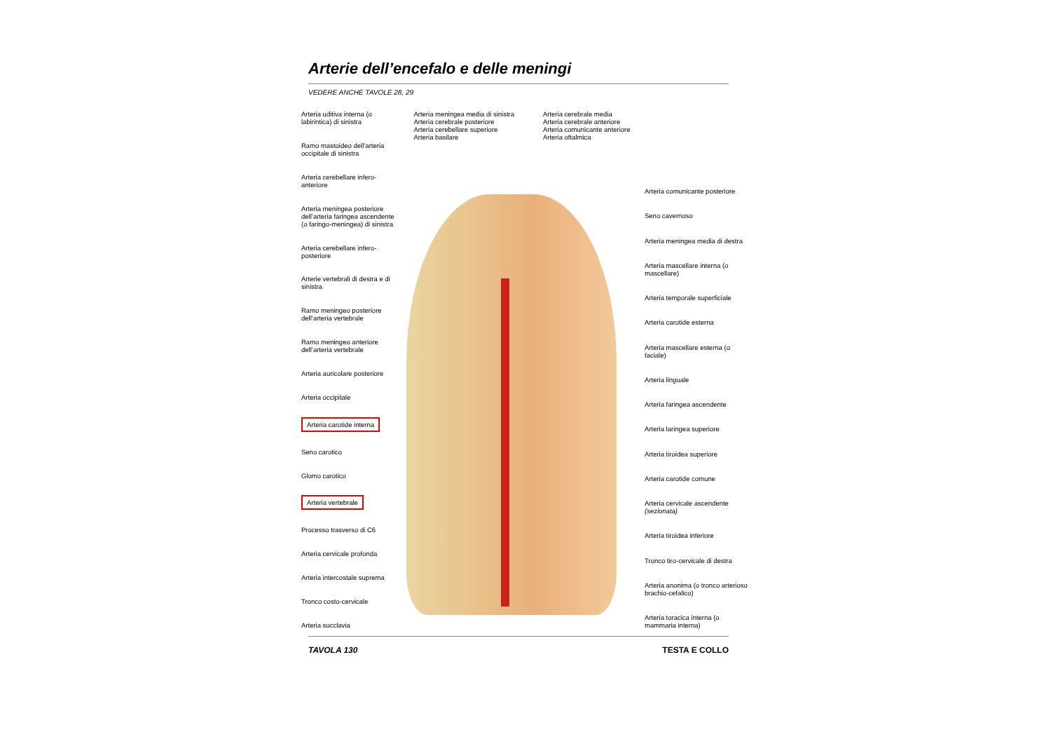Arterie dell’encefalo e delle meningi
VEDERE ANCHE TAVOLE 28, 29
Arteria uditiva interna (o labirintica) di sinistra
Ramo mastoideo dell’arteria occipitale di sinistra
Arteria cerebellare infero-anteriore
Arteria meningea posteriore dell’arteria faringea ascendente (o faringo-meningea) di sinistra
Arteria cerebellare infero-posteriore
Arterie vertebrali di destra e di sinistra
Ramo meningeo posteriore dell’arteria vertebrale
Ramo meningeo anteriore dell’arteria vertebrale
Arteria auricolare posteriore
Arteria occipitale
Arteria carotide interna
Seno carotico
Glomo carotico
Arteria vertebrale
Processo trasverso di C6
Arteria cervicale profonda
Arteria intercostale suprema
Tronco costo-cervicale
Arteria succlavia
Arteria meningea media di sinistra
Arteria cerebrale posteriore
Arteria cerebellare superiore
Arteria basilare
Arteria cerebrale media
Arteria cerebrale anteriore
Arteria comunicante anteriore
Arteria oftalmica
Arteria comunicante posteriore
Seno cavernoso
Arteria meningea media di destra
Arteria mascellare interna (o mascellare)
Arteria temporale superficiale
Arteria carotide esterna
Arteria mascellare esterna (o faciale)
Arteria linguale
Arteria faringea ascendente
Arteria laringea superiore
Arteria tiroidea superiore
Arteria carotide comune
Arteria cervicale ascendente (sezionata)
Arteria tiroidea inferiore
Tronco tiro-cervicale di destra
Arteria anonima (o tronco arterioso brachio-cefalico)
Arteria toracica interna (o mammaria interna)
TAVOLA 130 TESTA E COLLO